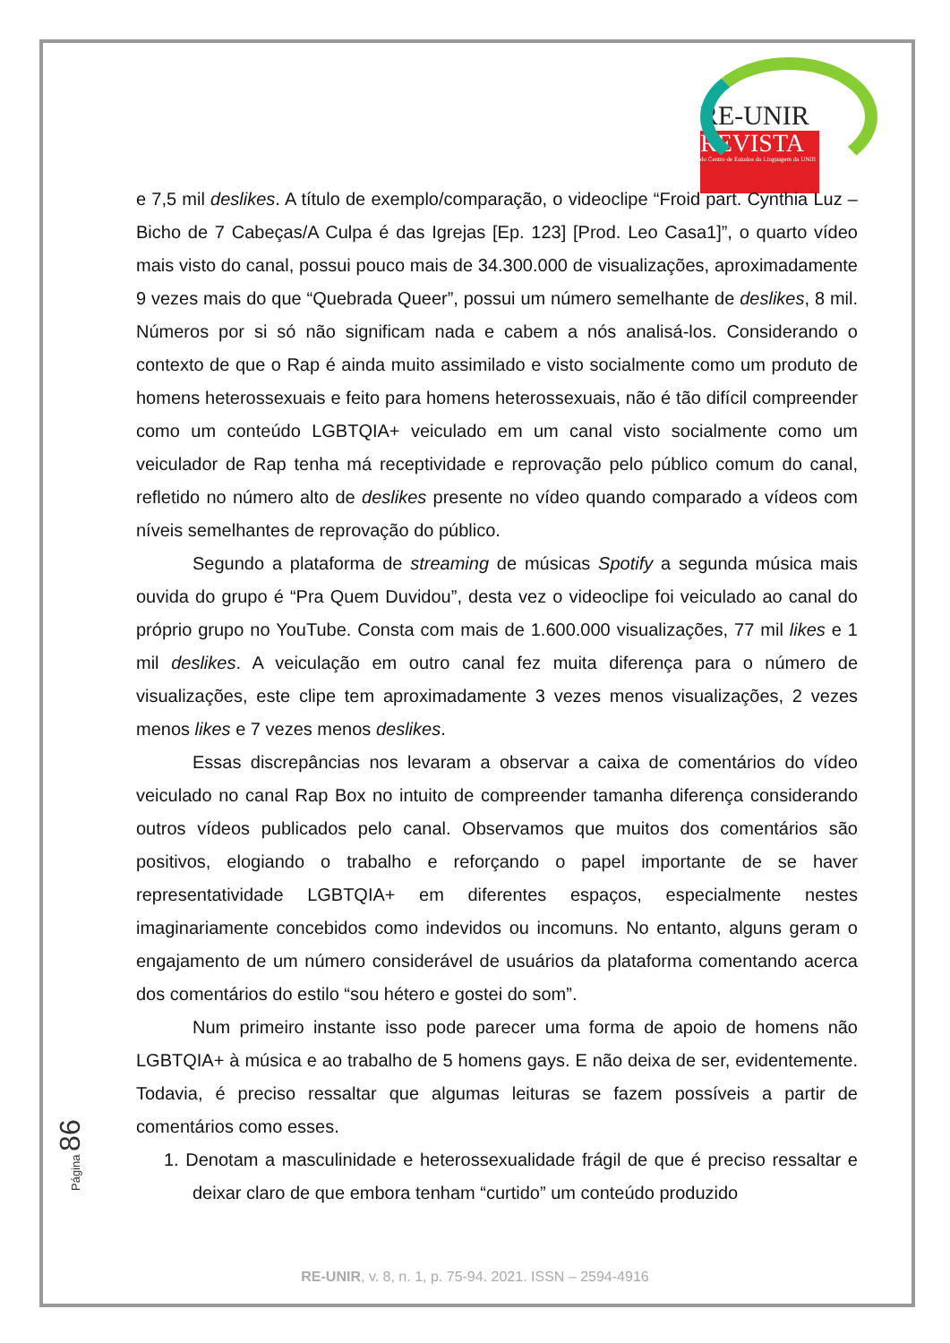RE-UNIR
REVISTA
do Centro de Estudos da Linguagem da UNIR
e 7,5 mil deslikes. A título de exemplo/comparação, o videoclipe “Froid part. Cynthia Luz – Bicho de 7 Cabeças/A Culpa é das Igrejas [Ep. 123] [Prod. Leo Casa1]”, o quarto vídeo mais visto do canal, possui pouco mais de 34.300.000 de visualizações, aproximadamente 9 vezes mais do que “Quebrada Queer”, possui um número semelhante de deslikes, 8 mil. Números por si só não significam nada e cabem a nós analisá-los. Considerando o contexto de que o Rap é ainda muito assimilado e visto socialmente como um produto de homens heterossexuais e feito para homens heterossexuais, não é tão difícil compreender como um conteúdo LGBTQIA+ veiculado em um canal visto socialmente como um veiculador de Rap tenha má receptividade e reprovação pelo público comum do canal, refletido no número alto de deslikes presente no vídeo quando comparado a vídeos com níveis semelhantes de reprovação do público.
Segundo a plataforma de streaming de músicas Spotify a segunda música mais ouvida do grupo é “Pra Quem Duvidou”, desta vez o videoclipe foi veiculado ao canal do próprio grupo no YouTube. Consta com mais de 1.600.000 visualizações, 77 mil likes e 1 mil deslikes. A veiculação em outro canal fez muita diferença para o número de visualizações, este clipe tem aproximadamente 3 vezes menos visualizações, 2 vezes menos likes e 7 vezes menos deslikes.
Essas discrepâncias nos levaram a observar a caixa de comentários do vídeo veiculado no canal Rap Box no intuito de compreender tamanha diferença considerando outros vídeos publicados pelo canal. Observamos que muitos dos comentários são positivos, elogiando o trabalho e reforçando o papel importante de se haver representatividade LGBTQIA+ em diferentes espaços, especialmente nestes imaginariamente concebidos como indevidos ou incomuns. No entanto, alguns geram o engajamento de um número considerável de usuários da plataforma comentando acerca dos comentários do estilo “sou hétero e gostei do som”.
Num primeiro instante isso pode parecer uma forma de apoio de homens não LGBTQIA+ à música e ao trabalho de 5 homens gays. E não deixa de ser, evidentemente. Todavia, é preciso ressaltar que algumas leituras se fazem possíveis a partir de comentários como esses.
1. Denotam a masculinidade e heterossexualidade frágil de que é preciso ressaltar e deixar claro de que embora tenham “curtido” um conteúdo produzido
Página 86
RE-UNIR, v. 8, n. 1, p. 75-94. 2021. ISSN – 2594-4916